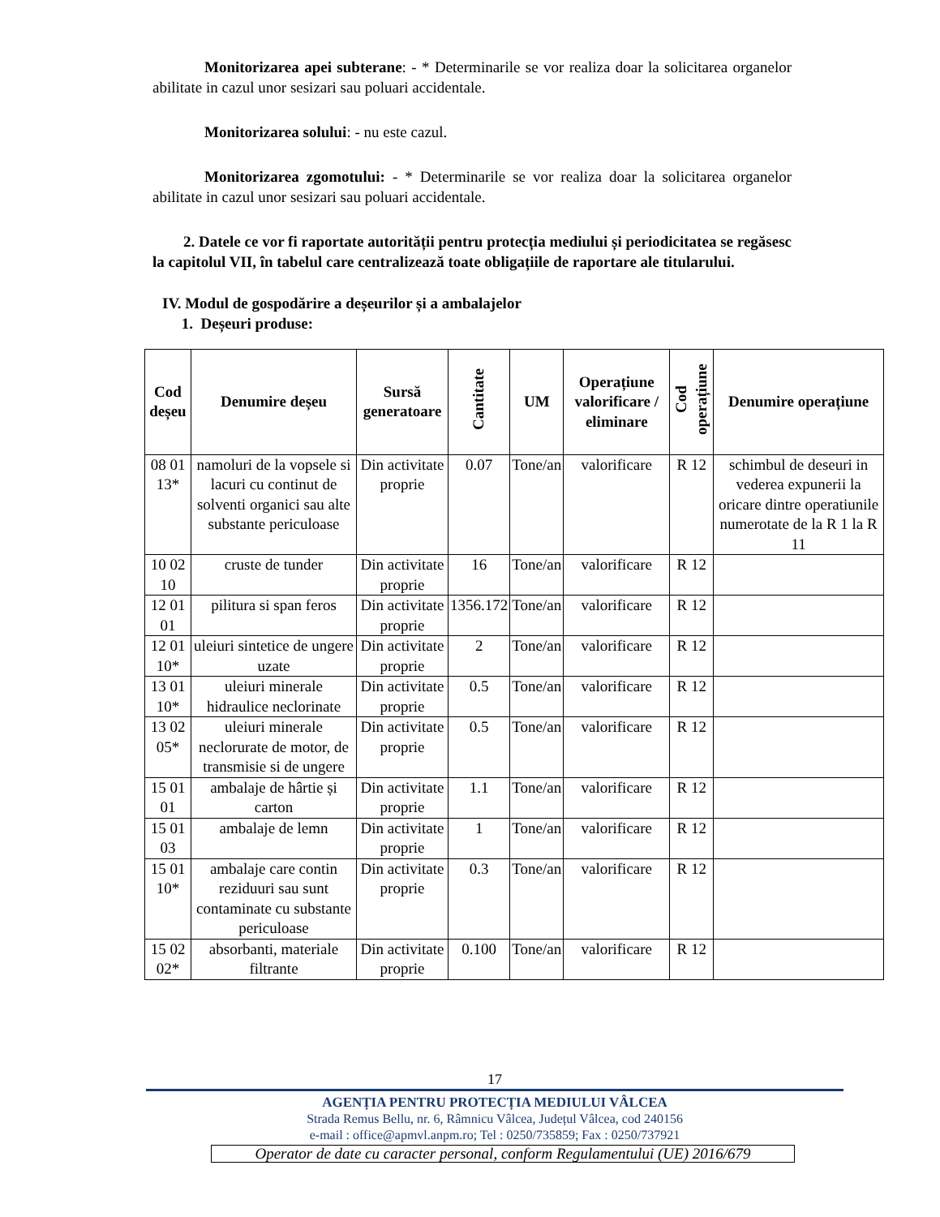Monitorizarea apei subterane: - * Determinarile se vor realiza doar la solicitarea organelor abilitate in cazul unor sesizari sau poluari accidentale.
Monitorizarea solului: - nu este cazul.
Monitorizarea zgomotului: - * Determinarile se vor realiza doar la solicitarea organelor abilitate in cazul unor sesizari sau poluari accidentale.
2. Datele ce vor fi raportate autorității pentru protecția mediului și periodicitatea se regăsesc la capitolul VII, în tabelul care centralizează toate obligațiile de raportare ale titularului.
IV. Modul de gospodărire a deșeurilor și a ambalajelor
1. Deșeuri produse:
| Cod deșeu | Denumire deșeu | Sursă generatoare | Cantitate | UM | Operațiune valorificare / eliminare | Cod operațiune | Denumire operațiune |
| --- | --- | --- | --- | --- | --- | --- | --- |
| 08 01 13* | namoluri de la vopsele si lacuri cu continut de solventi organici sau alte substante periculoase | Din activitate proprie | 0.07 | Tone/an | valorificare | R 12 | schimbul de deseuri in vederea expunerii la oricare dintre operatiunile numerotate de la R 1 la R 11 |
| 10 02 10 | cruste de tunder | Din activitate proprie | 16 | Tone/an | valorificare | R 12 | |
| 12 01 01 | pilitura si span feros | Din activitate proprie | 1356.172 | Tone/an | valorificare | R 12 | |
| 12 01 10* | uleiuri sintetice de ungere uzate | Din activitate proprie | 2 | Tone/an | valorificare | R 12 | |
| 13 01 10* | uleiuri minerale hidraulice neclorinate | Din activitate proprie | 0.5 | Tone/an | valorificare | R 12 | |
| 13 02 05* | uleiuri minerale neclorurate de motor, de transmisie si de ungere | Din activitate proprie | 0.5 | Tone/an | valorificare | R 12 | |
| 15 01 01 | ambalaje de hârtie și carton | Din activitate proprie | 1.1 | Tone/an | valorificare | R 12 | |
| 15 01 03 | ambalaje de lemn | Din activitate proprie | 1 | Tone/an | valorificare | R 12 | |
| 15 01 10* | ambalaje care contin reziduuri sau sunt contaminate cu substante periculoase | Din activitate proprie | 0.3 | Tone/an | valorificare | R 12 | |
| 15 02 02* | absorbanti, materiale filtrante | Din activitate proprie | 0.100 | Tone/an | valorificare | R 12 | |
17
AGENȚIA PENTRU PROTECȚIA MEDIULUI VÂLCEA
Strada Remus Bellu, nr. 6, Râmnicu Vâlcea, Județul Vâlcea, cod 240156
e-mail : office@apmvl.anpm.ro; Tel : 0250/735859; Fax : 0250/737921
Operator de date cu caracter personal, conform Regulamentului (UE) 2016/679